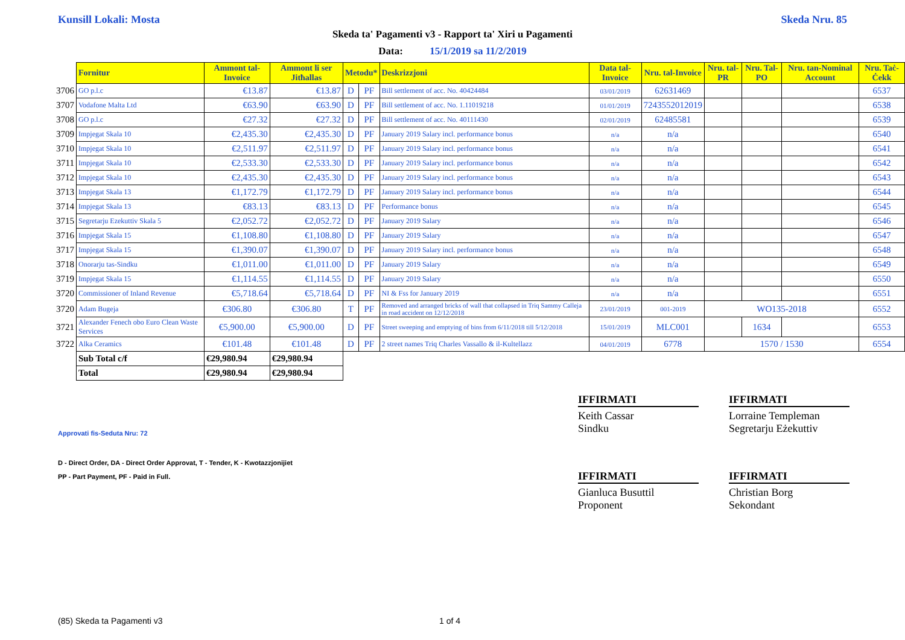Kunsill Lokali: Mosta Skeda Nru. 85
Skeda ta' Pagamenti v3 - Rapport ta' Xiri u Pagamenti
Data: 15/1/2019 sa 11/2/2019
| | Fornitur | Ammont tal-Invoice | Ammont li ser Jitħallas | Metodu* | | Deskrizzjoni | Data tal-Invoice | Nru. tal-Invoice | Nru. tal-PR | Nru. Tal-PO | Nru. tan-Nominal Account | Nru. Taċ-Ċekk |
| --- | --- | --- | --- | --- | --- | --- | --- | --- | --- | --- | --- | --- |
| 3706 | GO p.l.c | €13.87 | €13.87 | D | PF | Bill settlement of acc. No. 40424484 | 03/01/2019 | 62631469 | | | | 6537 |
| 3707 | Vodafone Malta Ltd | €63.90 | €63.90 | D | PF | Bill settlement of acc. No. 1.11019218 | 01/01/2019 | 7243552012019 | | | | 6538 |
| 3708 | GO p.l.c | €27.32 | €27.32 | D | PF | Bill settlement of acc. No. 40111430 | 02/01/2019 | 62485581 | | | | 6539 |
| 3709 | Impjegat Skala 10 | €2,435.30 | €2,435.30 | D | PF | January 2019 Salary incl. performance bonus | n/a | n/a | | | | 6540 |
| 3710 | Impjegat Skala 10 | €2,511.97 | €2,511.97 | D | PF | January 2019 Salary incl. performance bonus | n/a | n/a | | | | 6541 |
| 3711 | Impjegat Skala 10 | €2,533.30 | €2,533.30 | D | PF | January 2019 Salary incl. performance bonus | n/a | n/a | | | | 6542 |
| 3712 | Impjegat Skala 10 | €2,435.30 | €2,435.30 | D | PF | January 2019 Salary incl. performance bonus | n/a | n/a | | | | 6543 |
| 3713 | Impjegat Skala 13 | €1,172.79 | €1,172.79 | D | PF | January 2019 Salary incl. performance bonus | n/a | n/a | | | | 6544 |
| 3714 | Impjegat Skala 13 | €83.13 | €83.13 | D | PF | Performance bonus | n/a | n/a | | | | 6545 |
| 3715 | Segretarju Ezekuttiv Skala 5 | €2,052.72 | €2,052.72 | D | PF | January 2019 Salary | n/a | n/a | | | | 6546 |
| 3716 | Impjegat Skala 15 | €1,108.80 | €1,108.80 | D | PF | January 2019 Salary | n/a | n/a | | | | 6547 |
| 3717 | Impjegat Skala 15 | €1,390.07 | €1,390.07 | D | PF | January 2019 Salary incl. performance bonus | n/a | n/a | | | | 6548 |
| 3718 | Onorarju tas-Sindku | €1,011.00 | €1,011.00 | D | PF | January 2019 Salary | n/a | n/a | | | | 6549 |
| 3719 | Impjegat Skala 15 | €1,114.55 | €1,114.55 | D | PF | January 2019 Salary | n/a | n/a | | | | 6550 |
| 3720 | Commissioner of Inland Revenue | €5,718.64 | €5,718.64 | D | PF | NI & Fss for January 2019 | n/a | n/a | | | | 6551 |
| 3720 | Adam Bugeja | €306.80 | €306.80 | T | PF | Removed and arranged bricks of wall that collapsed in Triq Sammy Calleja in road accident on 12/12/2018 | 23/01/2019 | 001-2019 | WO135-2018 | | | 6552 |
| 3721 | Alexander Fenech obo Euro Clean Waste Services | €5,900.00 | €5,900.00 | D | PF | Street sweeping and emptying of bins from 6/11/2018 till 5/12/2018 | 15/01/2019 | MLC001 | | 1634 | | 6553 |
| 3722 | Alka Ceramics | €101.48 | €101.48 | D | PF | 2 street names Triq Charles Vassallo & il-Kultellazz | 04/01/2019 | 6778 | 1570 / 1530 | | | 6554 |
| | Sub Total c/f | €29,980.94 | €29,980.94 | | | | | | | | | |
| | Total | €29,980.94 | €29,980.94 | | | | | | | | | |
IFFIRMATI
Keith Cassar
Sindku
IFFIRMATI
Lorraine Templeman
Segretarju Eżekuttiv
Approvati fis-Seduta Nru: 72
D - Direct Order, DA - Direct Order Approvat, T - Tender, K - Kwotazzjonijiet
PP - Part Payment, PF - Paid in Full.
IFFIRMATI
Gianluca Busuttil
Proponent
IFFIRMATI
Christian Borg
Sekondant
(85) Skeda ta Pagamenti v3 1 of 4